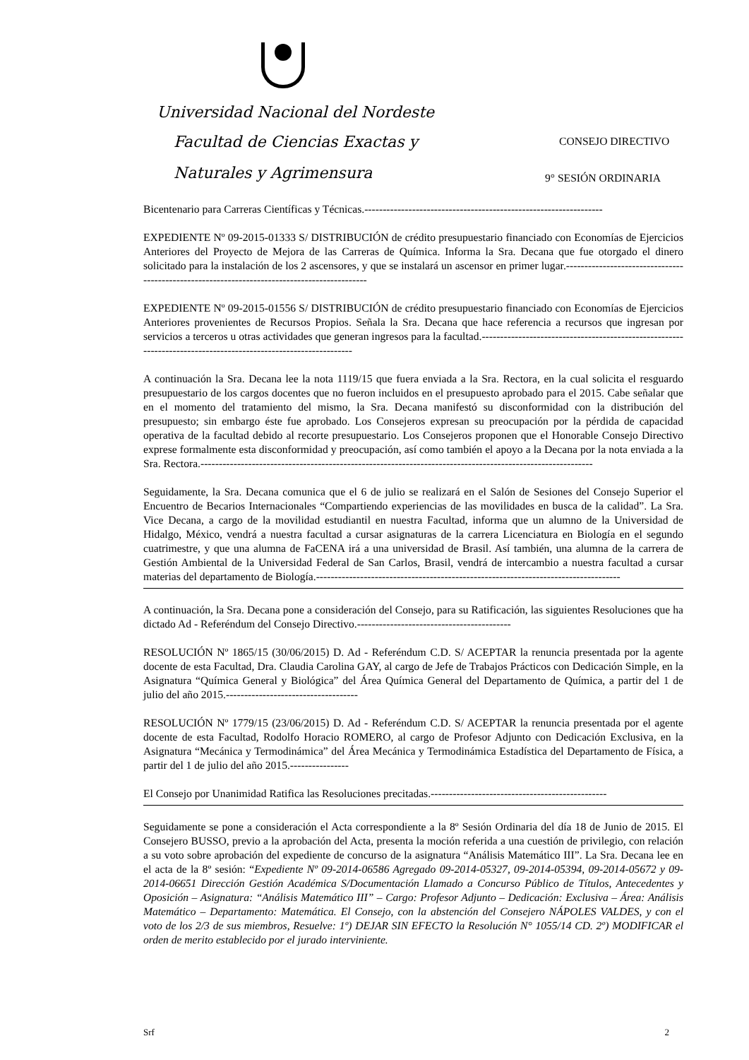Universidad Nacional del Nordeste
Facultad de Ciencias Exactas y CONSEJO DIRECTIVO
Naturales y Agrimensura 9° SESIÓN ORDINARIA
Bicentenario para Carreras Científicas y Técnicas.-----------------------------------------------------------------
EXPEDIENTE Nº 09-2015-01333 S/ DISTRIBUCIÓN de crédito presupuestario financiado con Economías de Ejercicios Anteriores del Proyecto de Mejora de las Carreras de Química. Informa la Sra. Decana que fue otorgado el dinero solicitado para la instalación de los 2 ascensores, y que se instalará un ascensor en primer lugar.---------------------------------------------------------------------------------------------
EXPEDIENTE Nº 09-2015-01556 S/ DISTRIBUCIÓN de crédito presupuestario financiado con Economías de Ejercicios Anteriores provenientes de Recursos Propios. Señala la Sra. Decana que hace referencia a recursos que ingresan por servicios a terceros u otras actividades que generan ingresos para la facultad.----------------------------------------------------------------------------------------------------------------
A continuación la Sra. Decana lee la nota 1119/15 que fuera enviada a la Sra. Rectora, en la cual solicita el resguardo presupuestario de los cargos docentes que no fueron incluidos en el presupuesto aprobado para el 2015. Cabe señalar que en el momento del tratamiento del mismo, la Sra. Decana manifestó su disconformidad con la distribución del presupuesto; sin embargo éste fue aprobado. Los Consejeros expresan su preocupación por la pérdida de capacidad operativa de la facultad debido al recorte presupuestario. Los Consejeros proponen que el Honorable Consejo Directivo exprese formalmente esta disconformidad y preocupación, así como también el apoyo a la Decana por la nota enviada a la Sra. Rectora.-----------------------------------------------------------------------------------------------------------
Seguidamente, la Sra. Decana comunica que el 6 de julio se realizará en el Salón de Sesiones del Consejo Superior el Encuentro de Becarios Internacionales “Compartiendo experiencias de las movilidades en busca de la calidad”. La Sra. Vice Decana, a cargo de la movilidad estudiantil en nuestra Facultad, informa que un alumno de la Universidad de Hidalgo, México, vendrá a nuestra facultad a cursar asignaturas de la carrera Licenciatura en Biología en el segundo cuatrimestre, y que una alumna de FaCENA irá a una universidad de Brasil. Así también, una alumna de la carrera de Gestión Ambiental de la Universidad Federal de San Carlos, Brasil, vendrá de intercambio a nuestra facultad a cursar materias del departamento de Biología.-----------------------------------------------------------------------------------
A continuación, la Sra. Decana pone a consideración del Consejo, para su Ratificación, las siguientes Resoluciones que ha dictado Ad - Referéndum del Consejo Directivo.------------------------------------------
RESOLUCIÓN Nº 1865/15 (30/06/2015) D. Ad - Referéndum C.D. S/ ACEPTAR la renuncia presentada por la agente docente de esta Facultad, Dra. Claudia Carolina GAY, al cargo de Jefe de Trabajos Prácticos con Dedicación Simple, en la Asignatura “Química General y Biológica” del Área Química General del Departamento de Química, a partir del 1 de julio del año 2015.------------------------------------
RESOLUCIÓN Nº 1779/15 (23/06/2015) D. Ad - Referéndum C.D. S/ ACEPTAR la renuncia presentada por el agente docente de esta Facultad, Rodolfo Horacio ROMERO, al cargo de Profesor Adjunto con Dedicación Exclusiva, en la Asignatura “Mecánica y Termodinámica” del Área Mecánica y Termodinámica Estadística del Departamento de Física, a partir del 1 de julio del año 2015.----------------
El Consejo por Unanimidad Ratifica las Resoluciones precitadas.------------------------------------------------
Seguidamente se pone a consideración el Acta correspondiente a la 8º Sesión Ordinaria del día 18 de Junio de 2015. El Consejero BUSSO, previo a la aprobación del Acta, presenta la moción referida a una cuestión de privilegio, con relación a su voto sobre aprobación del expediente de concurso de la asignatura “Análisis Matemático III”. La Sra. Decana lee en el acta de la 8º sesión: “Expediente Nº 09-2014-06586 Agregado 09-2014-05327, 09-2014-05394, 09-2014-05672 y 09-2014-06651 Dirección Gestión Académica S/Documentación Llamado a Concurso Público de Títulos, Antecedentes y Oposición – Asignatura: “Análisis Matemático III” – Cargo: Profesor Adjunto – Dedicación: Exclusiva – Área: Análisis Matemático – Departamento: Matemática. El Consejo, con la abstención del Consejero NÁPOLES VALDES, y con el voto de los 2/3 de sus miembros, Resuelve: 1º) DEJAR SIN EFECTO la Resolución N° 1055/14 CD. 2º) MODIFICAR el orden de merito establecido por el jurado interviniente.
Srf 2